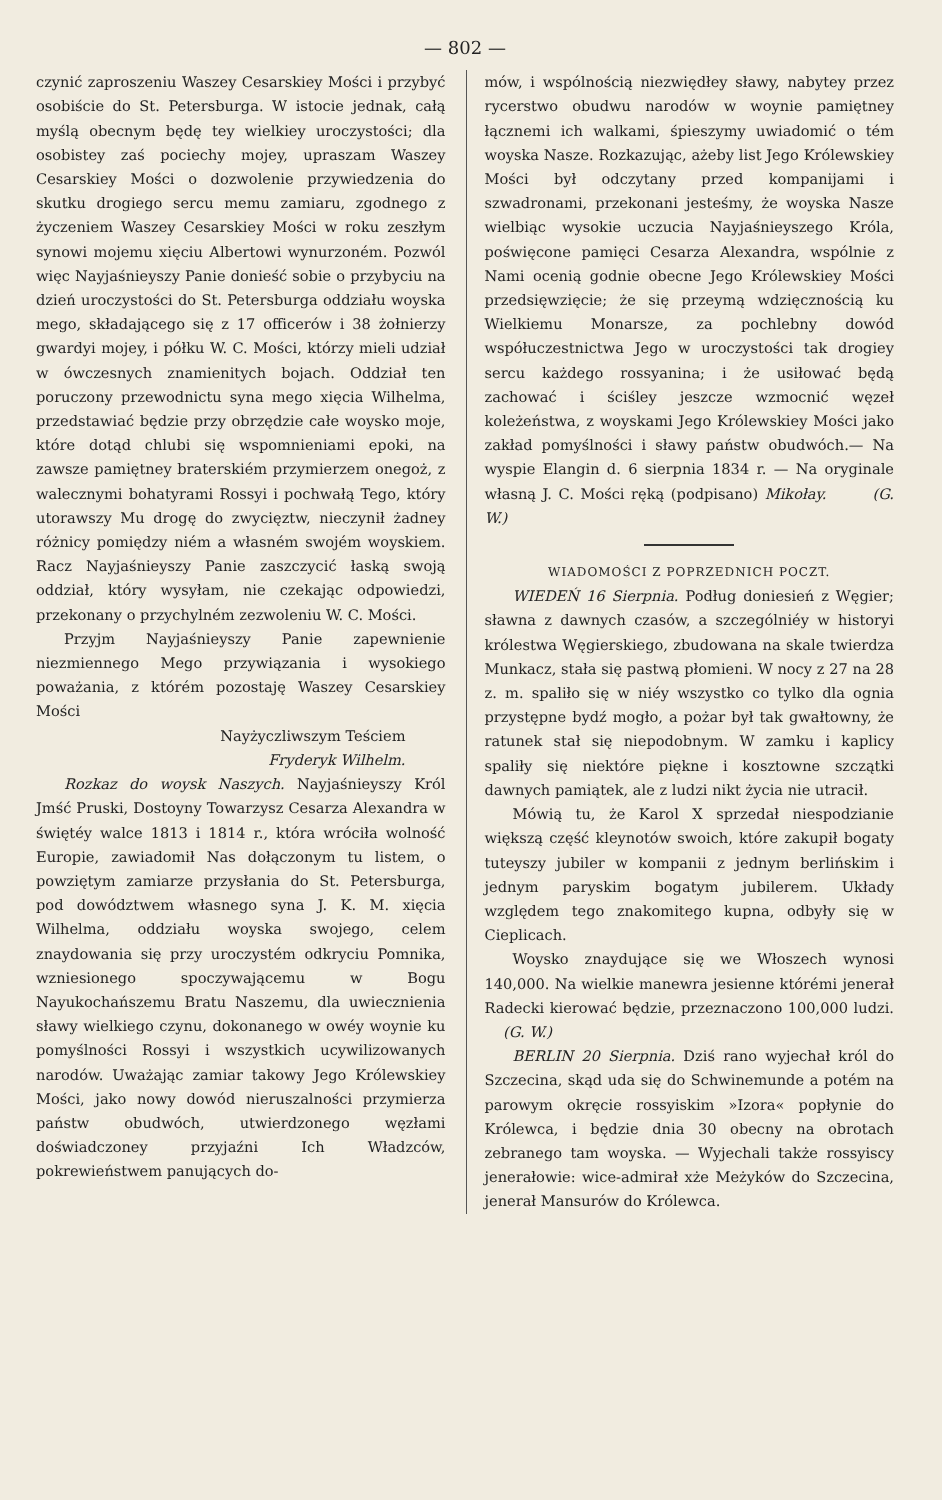— 802 —
czynić zaproszeniu Waszey Cesarskiey Mości i przybyć osobiście do St. Petersburga. W istocie jednak, całą myślą obecnym będę tey wielkiey uroczystości; dla osobistey zaś pociechy mojey, upraszam Waszey Cesarskiey Mości o dozwolenie przywiedzenia do skutku drogiego sercu memu zamiaru, zgodnego z życzeniem Waszey Cesarskiey Mości w roku zeszłym synowi mojemu xięciu Albertowi wynurzoném. Pozwól więc Nayjaśnieyszy Panie donieść sobie o przybyciu na dzień uroczystości do St. Petersburga oddziału woyska mego, składającego się z 17 officerów i 38 żołnierzy gwardyi mojey, i półku W. C. Mości, którzy mieli udział w ówczesnych znamienitych bojach. Oddział ten poruczony przewodnictu syna mego xięcia Wilhelma, przedstawiać będzie przy obrzędzie całe woysko moje, które dotąd chlubi się wspomnieniami epoki, na zawsze pamiętney braterskiém przymierzem onegoż, z walecznymi bohatyrami Rossyi i pochwałą Tego, który utorawszy Mu drogę do zwycięztw, nieczynił żadney różnicy pomiędzy niém a własném swojém woyskiem. Racz Nayjaśnieyszy Panie zaszczycić łaską swoją oddział, który wysyłam, nie czekając odpowiedzi, przekonany o przychylném zezwoleniu W. C. Mości.
Przyjm Nayjaśnieyszy Panie zapewnienie niezmiennego Mego przywiązania i wysokiego poważania, z którém pozostaję Waszey Cesarskiey Mości
Nayżyczliwszym Teściem
Fryderyk Wilhelm.
Rozkaz do woysk Naszych. Nayjaśnieyszy Król Jmść Pruski, Dostoyny Towarzysz Cesarza Alexandra w świętéy walce 1813 i 1814 r., która wróciła wolność Europie, zawiadomił Nas dołączonym tu listem, o powziętym zamiarze przysłania do St. Petersburga, pod dowództwem własnego syna J. K. M. xięcia Wilhelma, oddziału woyska swojego, celem znaydowania się przy uroczystém odkryciu Pomnika, wzniesionego spoczywającemu w Bogu Nayukochańszemu Bratu Naszemu, dla uwiecznienia sławy wielkiego czynu, dokonanego w owéy woynie ku pomyślności Rossyi i wszystkich ucywilizowanych narodów. Uważając zamiar takowy Jego Królewskiey Mości, jako nowy dowód nieruszalności przymierza państw obudwóch, utwierdzonego węzłami doświadczoney przyjaźni Ich Władzców, pokrewieństwem panujących do-
mów, i wspólnością niezwiędłey sławy, nabytey przez rycerstwo obudwu narodów w woynie pamiętney łącznemi ich walkami, śpieszymy uwiadomić o tém woyska Nasze. Rozkazując, ażeby list Jego Królewskiey Mości był odczytany przed kompanijami i szwadronami, przekonani jesteśmy, że woyska Nasze wielbiąc wysokie uczucia Nayjaśnieyszego Króla, poświęcone pamięci Cesarza Alexandra, wspólnie z Nami ocenią godnie obecne Jego Królewskiey Mości przedsięwzięcie; że się przeymą wdzięcznością ku Wielkiemu Monarsze, za pochlebny dowód współuczestnictwa Jego w uroczystości tak drogiey sercu każdego rossyanina; i że usiłować będą zachować i ściśley jeszcze wzmocnić węzeł koleżeństwa, z woyskami Jego Królewskiey Mości jako zakład pomyślności i sławy państw obudwóch.— Na wyspie Elangin d. 6 sierpnia 1834 r. — Na oryginale własną J. C. Mości ręką (podpisano) Mikołay. (G. W.)
WIADOMOŚCI Z POPRZEDNICH POCZT.
WIEDEŃ 16 Sierpnia. Podług doniesień z Węgier; sławna z dawnych czasów, a szczególniéy w historyi królestwa Węgierskiego, zbudowana na skale twierdza Munkacz, stała się pastwą płomieni. W nocy z 27 na 28 z. m. spaliło się w niéy wszystko co tylko dla ognia przystępne bydź mogło, a pożar był tak gwałtowny, że ratunek stał się niepodobnym. W zamku i kaplicy spaliły się niektóre piękne i kosztowne szczątki dawnych pamiątek, ale z ludzi nikt życia nie utracił.
Mówią tu, że Karol X sprzedał niespodzianie większą część kleynotów swoich, które zakupił bogaty tuteyszy jubiler w kompanii z jednym berlińskim i jednym paryskim bogatym jubilerem. Układy względem tego znakomitego kupna, odbyły się w Cieplicach.
Woysko znaydujące się we Włoszech wynosi 140,000. Na wielkie manewra jesienne którémi jenerał Radecki kierować będzie, przeznaczono 100,000 ludzi. (G. W.)
BERLIN 20 Sierpnia. Dziś rano wyjechał król do Szczecina, skąd uda się do Schwinemunde a potém na parowym okręcie rossyiskim »Izora« popłynie do Królewca, i będzie dnia 30 obecny na obrotach zebranego tam woyska. — Wyjechali także rossyiscy jenerałowie: wice-admirał xże Meżyków do Szczecina, jenerał Mansurów do Królewca.